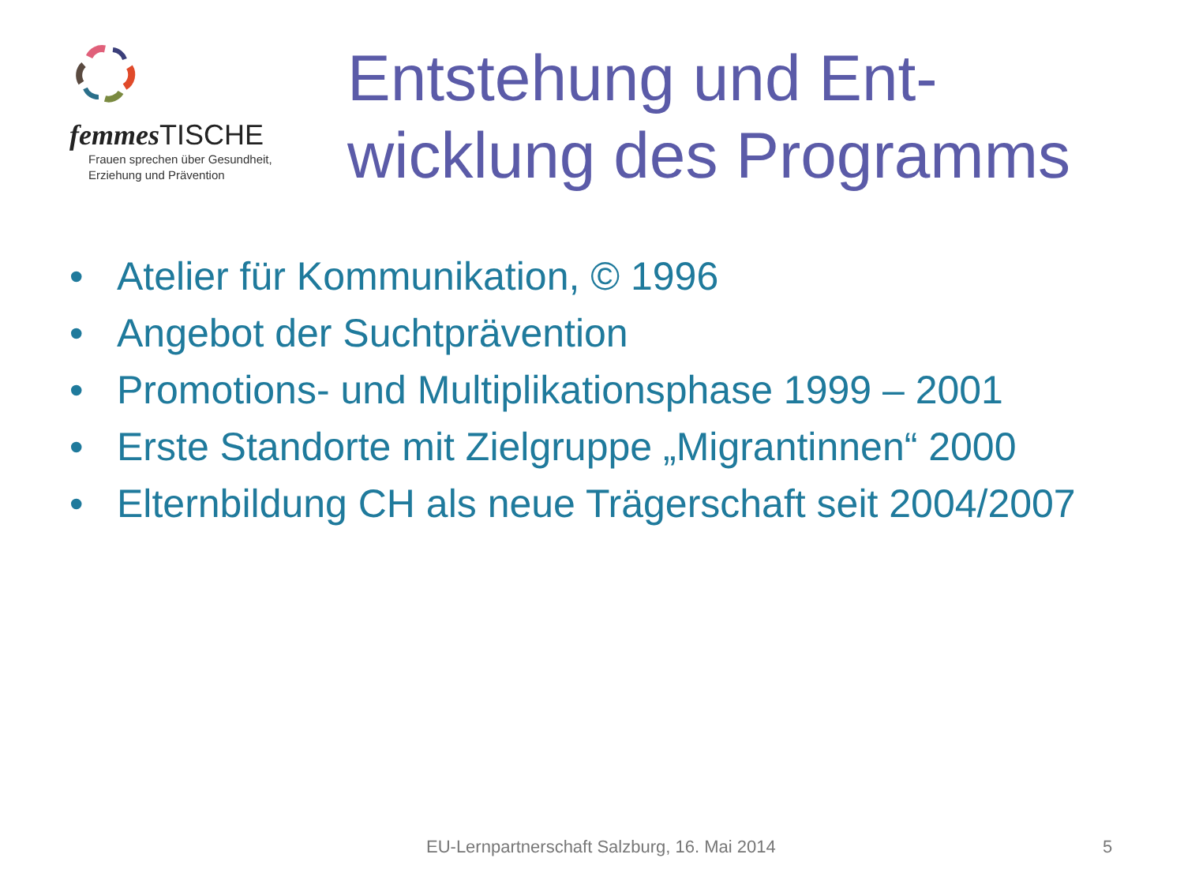femmes TISCHE
Frauen sprechen über Gesundheit,
Erziehung und Prävention
Entstehung und Ent-
wicklung des Programms
• Atelier für Kommunikation, © 1996
• Angebot der Suchtprävention
• Promotions- und Multiplikationsphase 1999 – 2001
• Erste Standorte mit Zielgruppe „Migrantinnen“ 2000
• Elternbildung CH als neue Trägerschaft seit 2004/2007
EU-Lernpartnerschaft Salzburg, 16. Mai 2014 5